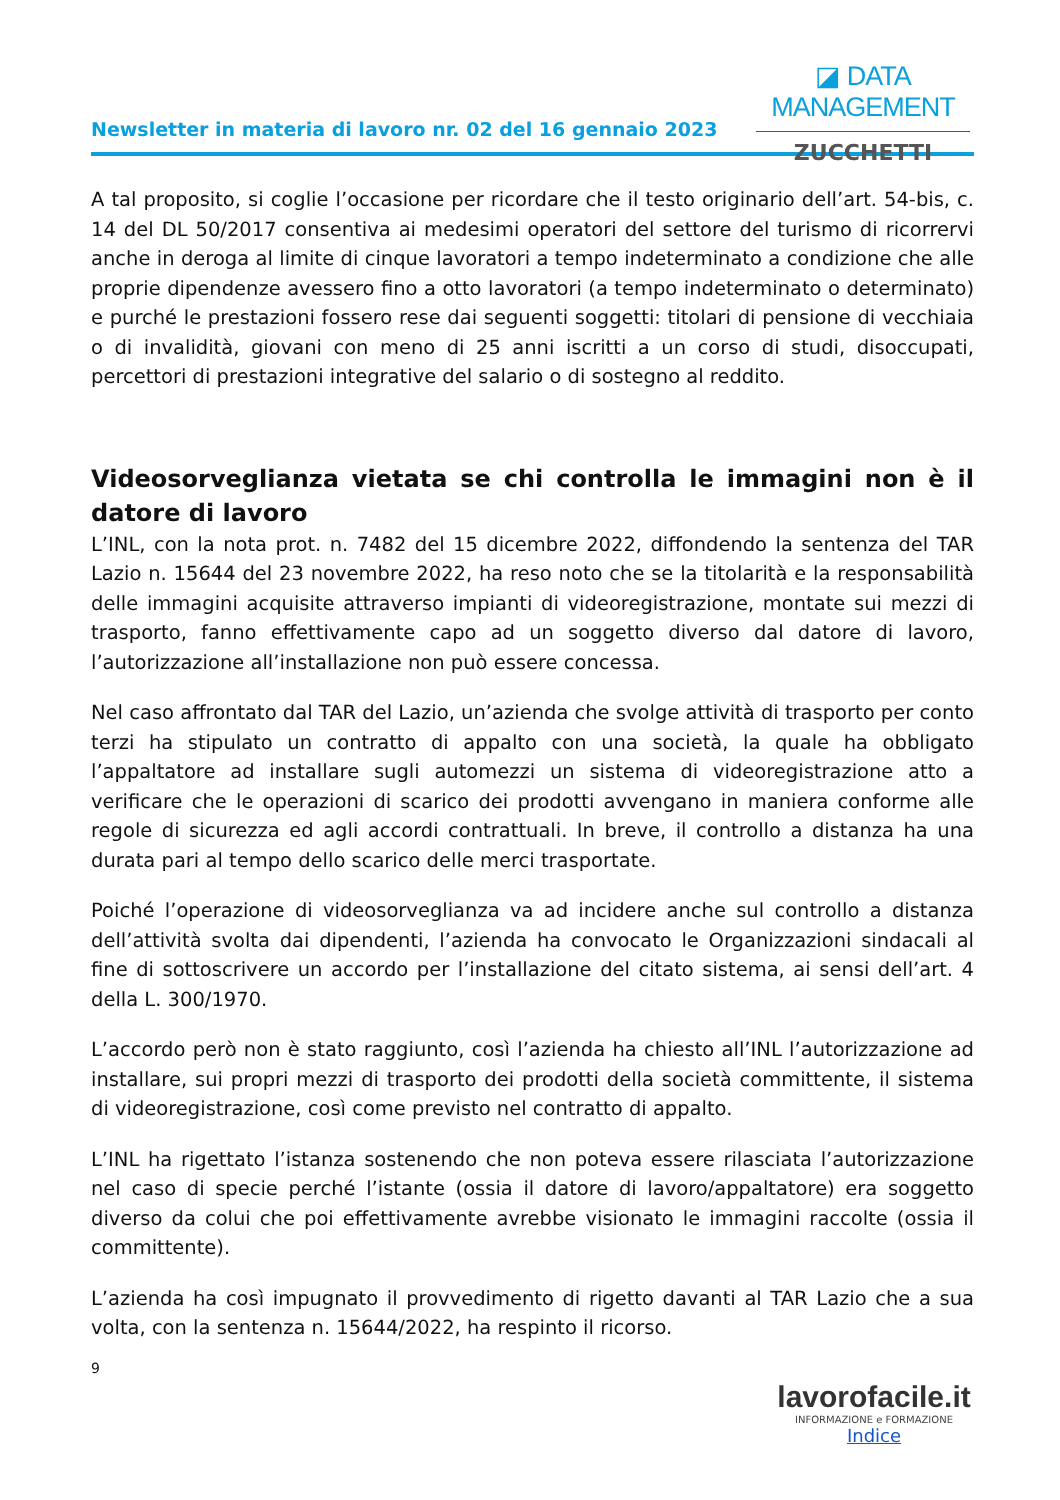Newsletter in materia di lavoro nr. 02 del 16 gennaio 2023
◪ DATA MANAGEMENT
ZUCCHETTI
A tal proposito, si coglie l’occasione per ricordare che il testo originario dell’art. 54-bis, c. 14 del DL 50/2017 consentiva ai medesimi operatori del settore del turismo di ricorrervi anche in deroga al limite di cinque lavoratori a tempo indeterminato a condizione che alle proprie dipendenze avessero fino a otto lavoratori (a tempo indeterminato o determinato) e purché le prestazioni fossero rese dai seguenti soggetti: titolari di pensione di vecchiaia o di invalidità, giovani con meno di 25 anni iscritti a un corso di studi, disoccupati, percettori di prestazioni integrative del salario o di sostegno al reddito.
Videosorveglianza vietata se chi controlla le immagini non è il datore di lavoro
L’INL, con la nota prot. n. 7482 del 15 dicembre 2022, diffondendo la sentenza del TAR Lazio n. 15644 del 23 novembre 2022, ha reso noto che se la titolarità e la responsabilità delle immagini acquisite attraverso impianti di videoregistrazione, montate sui mezzi di trasporto, fanno effettivamente capo ad un soggetto diverso dal datore di lavoro, l’autorizzazione all’installazione non può essere concessa.
Nel caso affrontato dal TAR del Lazio, un’azienda che svolge attività di trasporto per conto terzi ha stipulato un contratto di appalto con una società, la quale ha obbligato l’appaltatore ad installare sugli automezzi un sistema di videoregistrazione atto a verificare che le operazioni di scarico dei prodotti avvengano in maniera conforme alle regole di sicurezza ed agli accordi contrattuali. In breve, il controllo a distanza ha una durata pari al tempo dello scarico delle merci trasportate.
Poiché l’operazione di videosorveglianza va ad incidere anche sul controllo a distanza dell’attività svolta dai dipendenti, l’azienda ha convocato le Organizzazioni sindacali al fine di sottoscrivere un accordo per l’installazione del citato sistema, ai sensi dell’art. 4 della L. 300/1970.
L’accordo però non è stato raggiunto, così l’azienda ha chiesto all’INL l’autorizzazione ad installare, sui propri mezzi di trasporto dei prodotti della società committente, il sistema di videoregistrazione, così come previsto nel contratto di appalto.
L’INL ha rigettato l’istanza sostenendo che non poteva essere rilasciata l’autorizzazione nel caso di specie perché l’istante (ossia il datore di lavoro/appaltatore) era soggetto diverso da colui che poi effettivamente avrebbe visionato le immagini raccolte (ossia il committente).
L’azienda ha così impugnato il provvedimento di rigetto davanti al TAR Lazio che a sua volta, con la sentenza n. 15644/2022, ha respinto il ricorso.
9
lavorofacile.it
INFORMAZIONE e FORMAZIONE
Indice